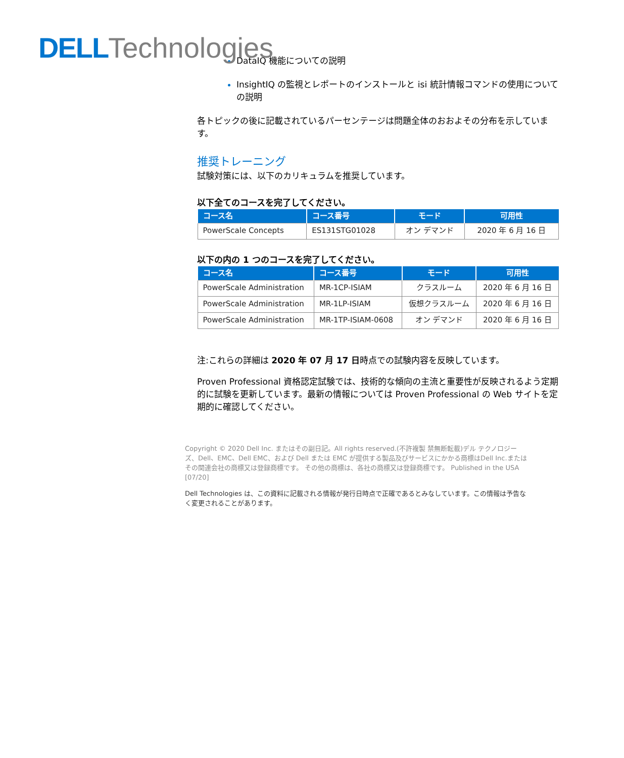DELL Technologies
DataIQ 機能についての説明
InsightIQ の監視とレポートのインストールと isi 統計情報コマンドの使用についての説明
各トピックの後に記載されているパーセンテージは問題全体のおおよその分布を示しています。
推奨トレーニング
試験対策には、以下のカリキュラムを推奨しています。
以下全てのコースを完了してください。
| コース名 | コース番号 | モード | 可用性 |
| --- | --- | --- | --- |
| PowerScale Concepts | ES131STG01028 | オン デマンド | 2020 年 6 月 16 日 |
以下の内の 1 つのコースを完了してください。
| コース名 | コース番号 | モード | 可用性 |
| --- | --- | --- | --- |
| PowerScale Administration | MR-1CP-ISIAM | クラスルーム | 2020 年 6 月 16 日 |
| PowerScale Administration | MR-1LP-ISIAM | 仮想クラスルーム | 2020 年 6 月 16 日 |
| PowerScale Administration | MR-1TP-ISIAM-0608 | オン デマンド | 2020 年 6 月 16 日 |
注:これらの詳細は 2020 年 07 月 17 日時点での試験内容を反映しています。
Proven Professional 資格認定試験では、技術的な傾向の主流と重要性が反映されるよう定期的に試験を更新しています。最新の情報については Proven Professional の Web サイトを定期的に確認してください。
Copyright © 2020 Dell Inc. またはその副日記。All rights reserved.(不許複製 禁無断転載)デル テクノロジーズ、Dell、EMC、Dell EMC、および Dell または EMC が提供する製品及びサービスにかかる商標はDell Inc.またはその関連会社の商標又は登録商標です。 その他の商標は、各社の商標又は登録商標です。 Published in the USA [07/20]
Dell Technologies は、この資料に記載される情報が発行日時点で正確であるとみなしています。この情報は予告なく変更されることがあります。